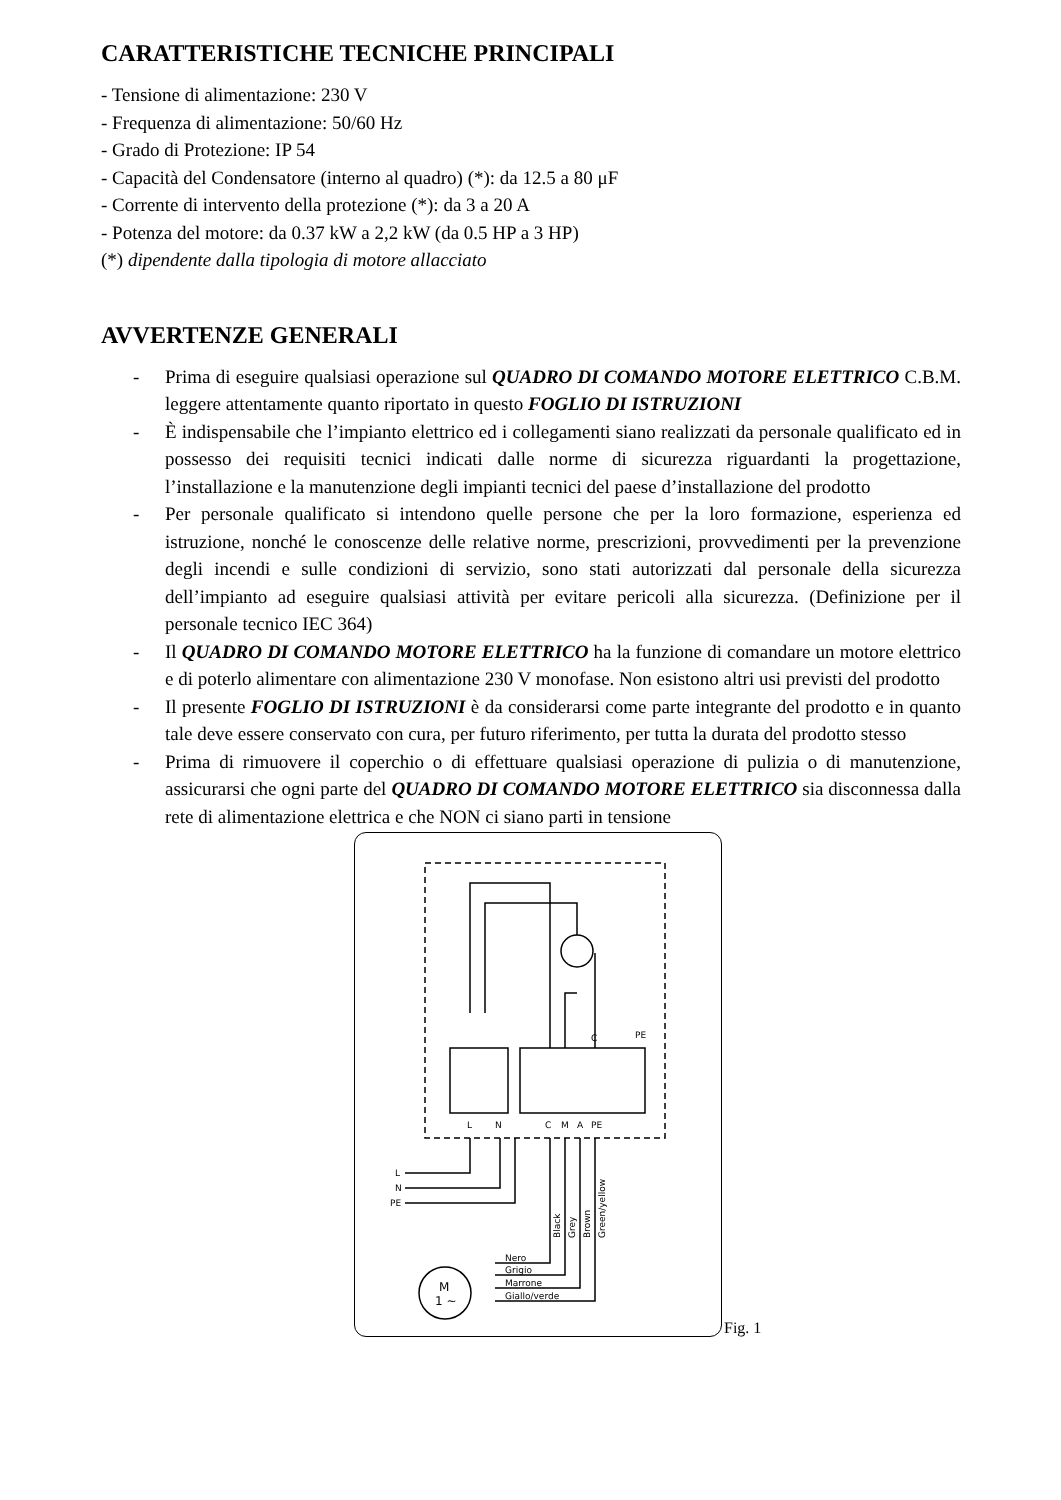CARATTERISTICHE TECNICHE PRINCIPALI
- Tensione di alimentazione: 230 V
- Frequenza di alimentazione: 50/60 Hz
- Grado di Protezione: IP 54
- Capacità del Condensatore (interno al quadro) (*): da 12.5 a 80 μF
- Corrente di intervento della protezione (*): da 3 a 20 A
- Potenza del motore: da 0.37 kW a 2,2 kW (da 0.5 HP a 3 HP)
(*) dipendente dalla tipologia di motore allacciato
AVVERTENZE GENERALI
- Prima di eseguire qualsiasi operazione sul QUADRO DI COMANDO MOTORE ELETTRICO C.B.M. leggere attentamente quanto riportato in questo FOGLIO DI ISTRUZIONI
- È indispensabile che l’impianto elettrico ed i collegamenti siano realizzati da personale qualificato ed in possesso dei requisiti tecnici indicati dalle norme di sicurezza riguardanti la progettazione, l’installazione e la manutenzione degli impianti tecnici del paese d’installazione del prodotto
- Per personale qualificato si intendono quelle persone che per la loro formazione, esperienza ed istruzione, nonché le conoscenze delle relative norme, prescrizioni, provvedimenti per la prevenzione degli incendi e sulle condizioni di servizio, sono stati autorizzati dal personale della sicurezza dell’impianto ad eseguire qualsiasi attività per evitare pericoli alla sicurezza. (Definizione per il personale tecnico IEC 364)
- Il QUADRO DI COMANDO MOTORE ELETTRICO ha la funzione di comandare un motore elettrico e di poterlo alimentare con alimentazione 230 V monofase. Non esistono altri usi previsti del prodotto
- Il presente FOGLIO DI ISTRUZIONI è da considerarsi come parte integrante del prodotto e in quanto tale deve essere conservato con cura, per futuro riferimento, per tutta la durata del prodotto stesso
- Prima di rimuovere il coperchio o di effettuare qualsiasi operazione di pulizia o di manutenzione, assicurarsi che ogni parte del QUADRO DI COMANDO MOTORE ELETTRICO sia disconnessa dalla rete di alimentazione elettrica e che NON ci siano parti in tensione
M
1 ~
L
N
C
M
A
PE
C
PE
L
N
PE
Nero
Grigio
Marrone
Giallo/verde
Black
Grey
Brown
Green/yellow
Fig. 1